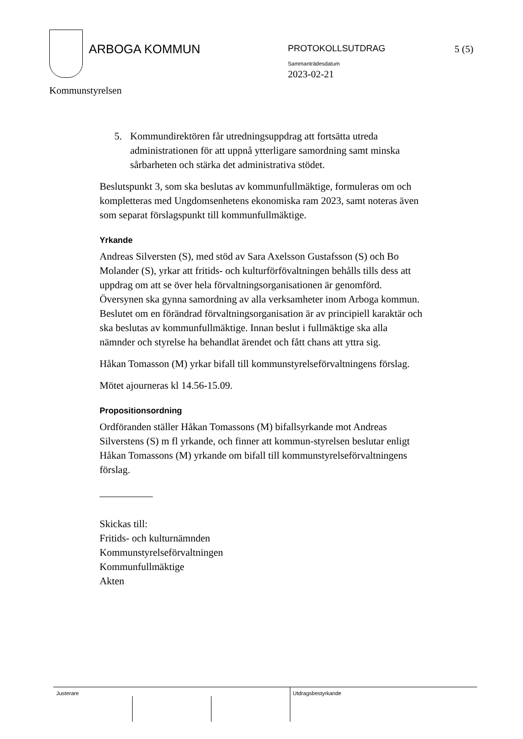ARBOGA KOMMUN
PROTOKOLLSUTDRAG
Sammanträdesdatum
2023-02-21
5 (5)
Kommunstyrelsen
5. Kommundirektören får utredningsuppdrag att fortsätta utreda administrationen för att uppnå ytterligare samordning samt minska sårbarheten och stärka det administrativa stödet.
Beslutspunkt 3, som ska beslutas av kommunfullmäktige, formuleras om och kompletteras med Ungdomsenhetens ekonomiska ram 2023, samt noteras även som separat förslagspunkt till kommunfullmäktige.
Yrkande
Andreas Silversten (S), med stöd av Sara Axelsson Gustafsson (S) och Bo Molander (S), yrkar att fritids- och kulturförfövaltningen behålls tills dess att uppdrag om att se över hela förvaltningsorganisationen är genomförd. Översynen ska gynna samordning av alla verksamheter inom Arboga kommun. Beslutet om en förändrad förvaltningsorganisation är av principiell karaktär och ska beslutas av kommunfullmäktige. Innan beslut i fullmäktige ska alla nämnder och styrelse ha behandlat ärendet och fått chans att yttra sig.
Håkan Tomasson (M) yrkar bifall till kommunstyrelseförvaltningens förslag.
Mötet ajourneras kl 14.56-15.09.
Propositionsordning
Ordföranden ställer Håkan Tomassons (M) bifallsyrkande mot Andreas Silverstens (S) m fl yrkande, och finner att kommun-styrelsen beslutar enligt Håkan Tomassons (M) yrkande om bifall till kommunstyrelseförvaltningens förslag.
Skickas till:
Fritids- och kulturnämnden
Kommunstyrelseförvaltningen
Kommunfullmäktige
Akten
Justerare Utdragsbestyrkande